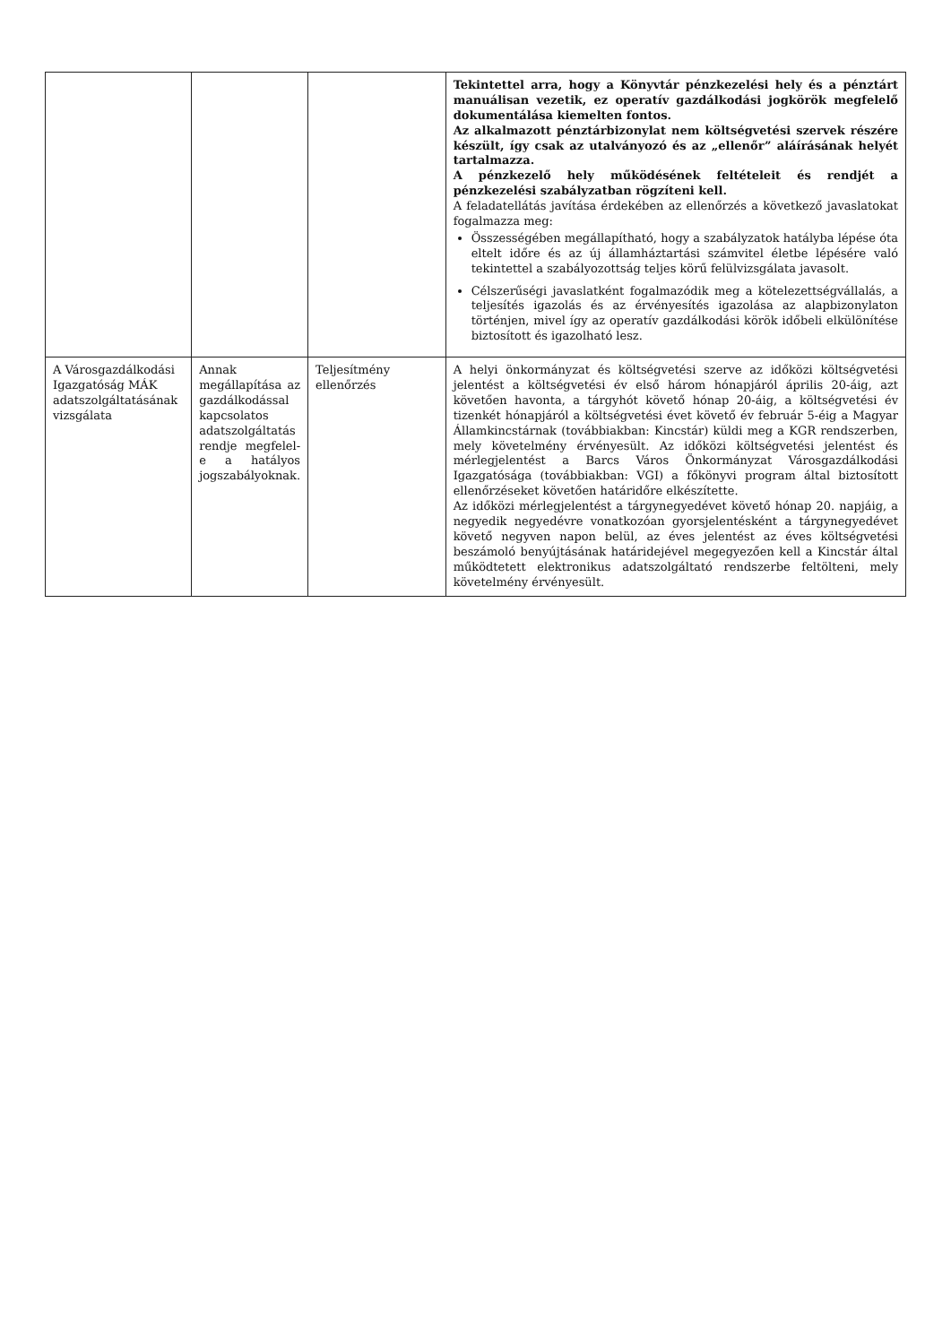| | | | Tekintettel arra, hogy a Könyvtár pénzkezelési hely és a pénztárt manuálisan vezetik, ez operatív gazdálkodási jogkörök megfelelő dokumentálása kiemelten fontos. Az alkalmazott pénztárbizonylat nem költségvetési szervek részére készült, így csak az utalványozó és az „ellenőr” aláírásának helyét tartalmazza. A pénzkezelő hely működésének feltételeit és rendjét a pénzkezelési szabályzatban rögzíteni kell. A feladatellátás javítása érdekében az ellenőrzés a következő javaslatokat fogalmazza meg: Összességében megállapítható, hogy a szabályzatok hatályba lépése óta eltelt időre és az új államháztartási számvitel életbe lépésére való tekintettel a szabályozottság teljes körű felülvizsgálata javasolt. Célszerűségi javaslatként fogalmazódik meg a kötelezettségvállalás, a teljesítés igazolás és az érvényesítés igazolása az alapbizonylaton történjen, mivel így az operatív gazdálkodási körök időbeli elkülönítése biztosított és igazolható lesz. |
| A Városgazdálkodási Igazgatóság MÁK adatszolgáltatásának vizsgálata | Annak megállapítása az gazdálkodással kapcsolatos adatszolgáltatás rendje megfelel-e a hatályos jogszabályoknak. | Teljesítmény ellenőrzés | A helyi önkormányzat és költségvetési szerve az időközi költségvetési jelentést a költségvetési év első három hónapjáról április 20-áig, azt követően havonta, a tárgyhót követő hónap 20-áig, a költségvetési év tizenkét hónapjáról a költségvetési évet követő év február 5-éig a Magyar Államkincstárnak (továbbiakban: Kincstár) küldi meg a KGR rendszerben, mely követelmény érvényesült. Az időközi költségvetési jelentést és mérlegjelentést a Barcs Város Önkormányzat Városgazdálkodási Igazgatósága (továbbiakban: VGI) a főkönyvi program által biztosított ellenőrzéseket követően határidőre elkészítette. Az időközi mérlegjelentést a tárgynegyedévet követő hónap 20. napjáig, a negyedik negyedévre vonatkozóan gyorsjelentésként a tárgynegyedévet követő negyven napon belül, az éves jelentést az éves költségvetési beszámoló benyújtásának határidejével megegyezően kell a Kincstár által működtetett elektronikus adatszolgáltató rendszerbe feltölteni, mely követelmény érvényesült. |